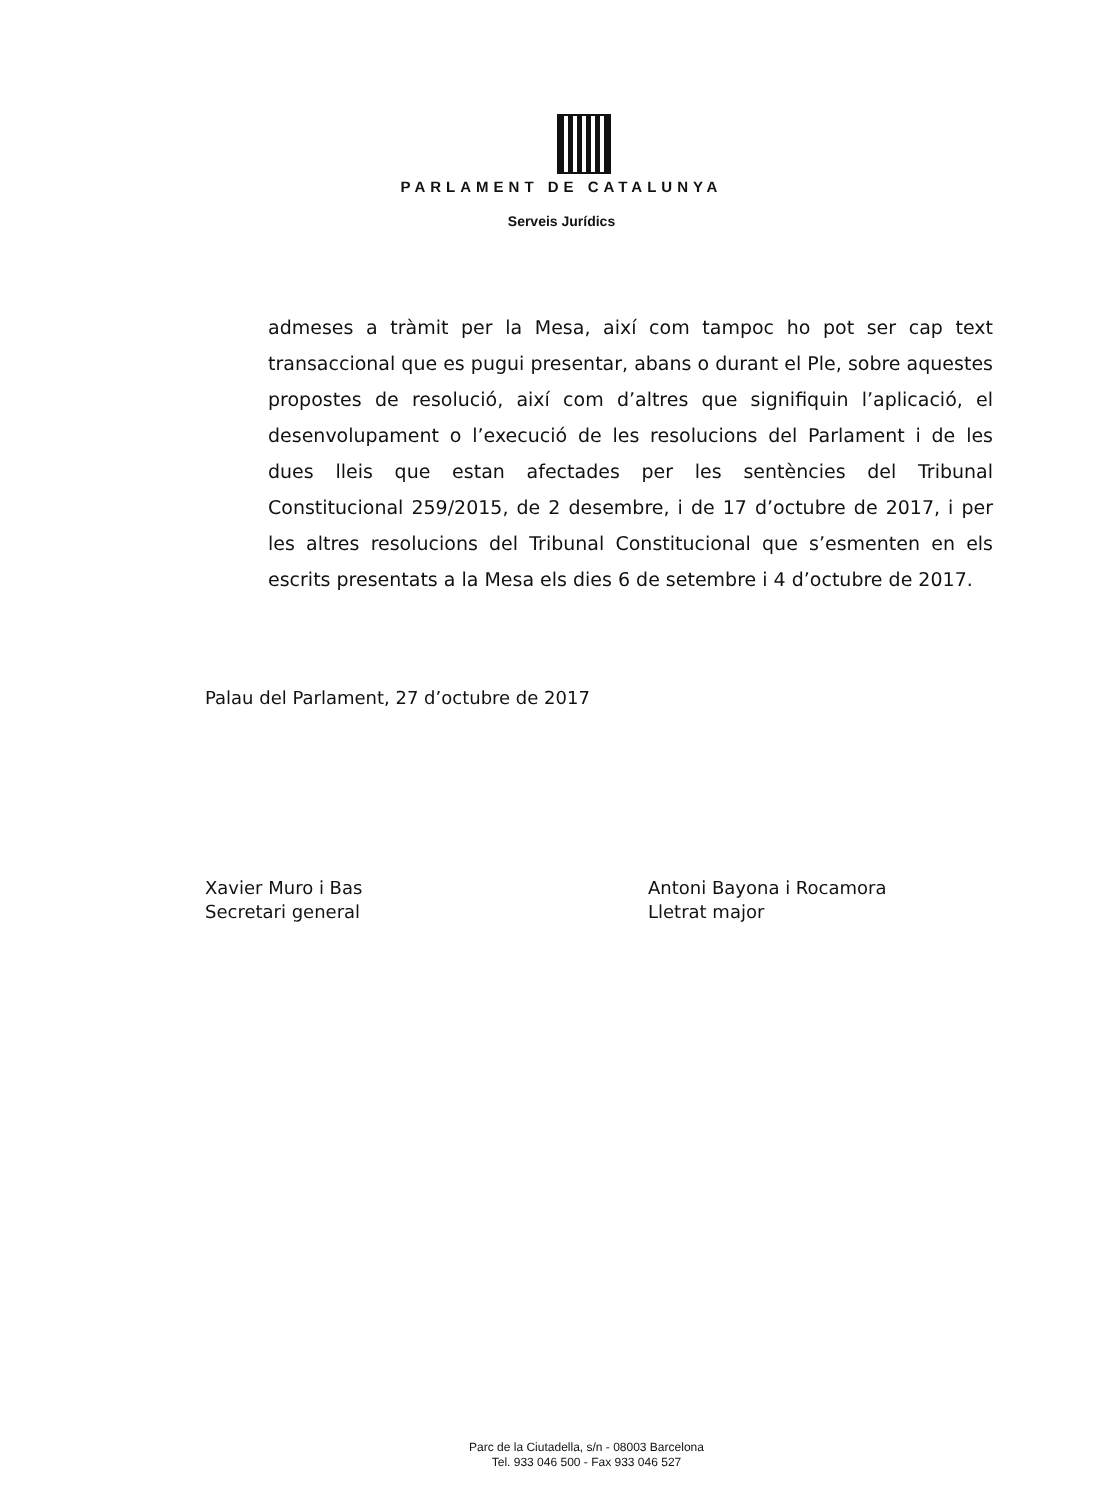PARLAMENT DE CATALUNYA
Serveis Jurídics
admeses a tràmit per la Mesa, així com tampoc ho pot ser cap text transaccional que es pugui presentar, abans o durant el Ple, sobre aquestes propostes de resolució, així com d’altres que signifiquin l’aplicació, el desenvolupament o l’execució de les resolucions del Parlament i de les dues lleis que estan afectades per les sentències del Tribunal Constitucional 259/2015, de 2 desembre, i de 17 d’octubre de 2017, i per les altres resolucions del Tribunal Constitucional que s’esmenten en els escrits presentats a la Mesa els dies 6 de setembre i 4 d’octubre de 2017.
Palau del Parlament, 27 d’octubre de 2017
Xavier Muro i Bas
Secretari general
Antoni Bayona i Rocamora
Lletrat major
Parc de la Ciutadella, s/n - 08003 Barcelona
Tel. 933 046 500 - Fax 933 046 527